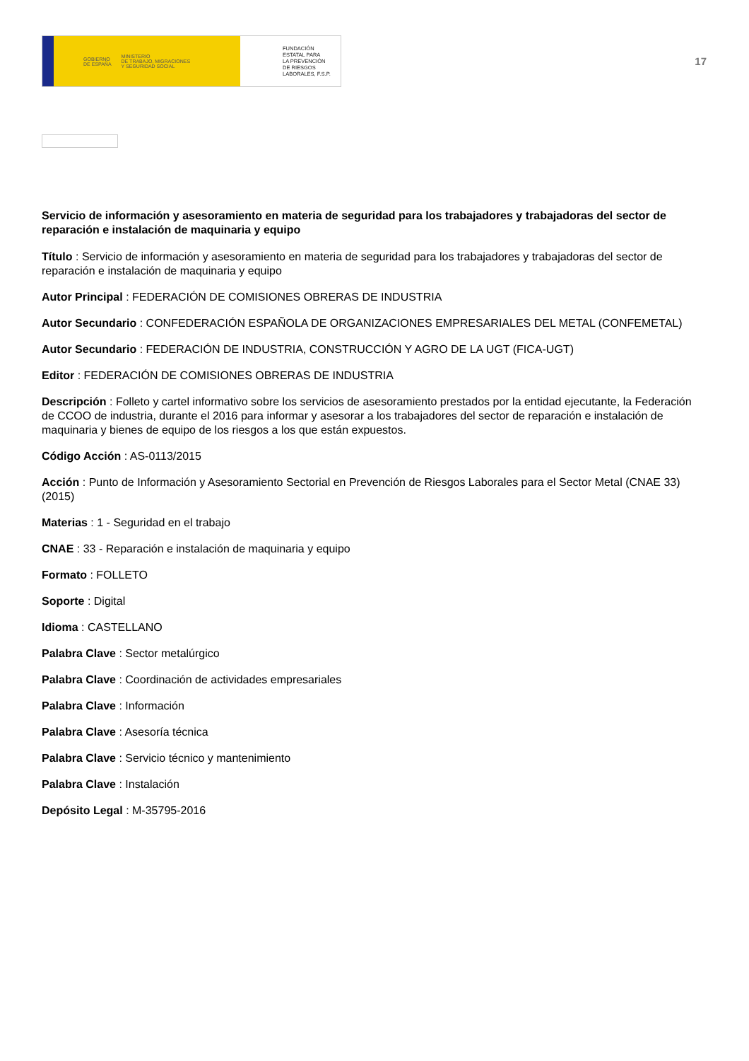GOBIERNO
DE ESPAÑA MINISTERIO
DE TRABAJO, MIGRACIONES
Y SEGURIDAD SOCIAL
FUNDACIÓN
ESTATAL PARA
LA PREVENCIÓN
DE RIESGOS
LABORALES, F.S.P.
17
Servicio de información y asesoramiento en materia de seguridad para los trabajadores y trabajadoras del sector de reparación e instalación de maquinaria y equipo
Título : Servicio de información y asesoramiento en materia de seguridad para los trabajadores y trabajadoras del sector de reparación e instalación de maquinaria y equipo
Autor Principal : FEDERACIÓN DE COMISIONES OBRERAS DE INDUSTRIA
Autor Secundario : CONFEDERACIÓN ESPAÑOLA DE ORGANIZACIONES EMPRESARIALES DEL METAL (CONFEMETAL)
Autor Secundario : FEDERACIÓN DE INDUSTRIA, CONSTRUCCIÓN Y AGRO DE LA UGT (FICA-UGT)
Editor : FEDERACIÓN DE COMISIONES OBRERAS DE INDUSTRIA
Descripción : Folleto y cartel informativo sobre los servicios de asesoramiento prestados por la entidad ejecutante, la Federación de CCOO de industria, durante el 2016 para informar y asesorar a los trabajadores del sector de reparación e instalación de maquinaria y bienes de equipo de los riesgos a los que están expuestos.
Código Acción : AS-0113/2015
Acción : Punto de Información y Asesoramiento Sectorial en Prevención de Riesgos Laborales para el Sector Metal (CNAE 33) (2015)
Materias : 1 - Seguridad en el trabajo
CNAE : 33 - Reparación e instalación de maquinaria y equipo
Formato : FOLLETO
Soporte : Digital
Idioma : CASTELLANO
Palabra Clave : Sector metalúrgico
Palabra Clave : Coordinación de actividades empresariales
Palabra Clave : Información
Palabra Clave : Asesoría técnica
Palabra Clave : Servicio técnico y mantenimiento
Palabra Clave : Instalación
Depósito Legal : M-35795-2016